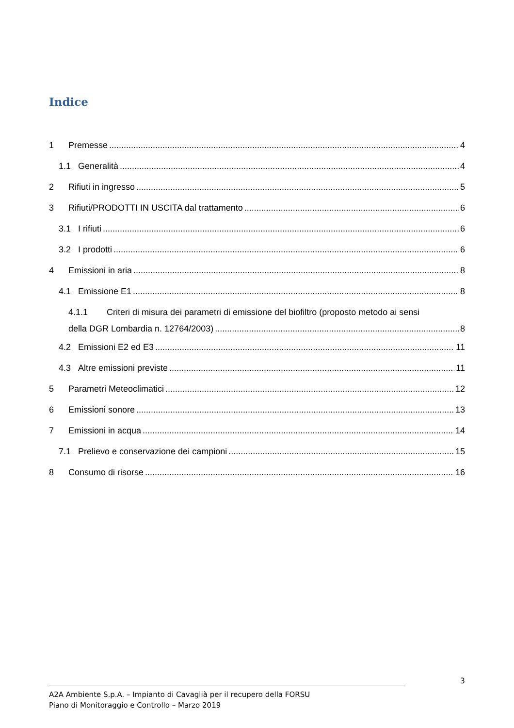Indice
1 Premesse 4
1.1 Generalità 4
2 Rifiuti in ingresso 5
3 Rifiuti/PRODOTTI IN USCITA dal trattamento 6
3.1 I rifiuti 6
3.2 I prodotti 6
4 Emissioni in aria 8
4.1 Emissione E1 8
4.1.1 Criteri di misura dei parametri di emissione del biofiltro (proposto metodo ai sensi
della DGR Lombardia n. 12764/2003) 8
4.2 Emissioni E2 ed E3 11
4.3 Altre emissioni previste 11
5 Parametri Meteoclimatici 12
6 Emissioni sonore 13
7 Emissioni in acqua 14
7.1 Prelievo e conservazione dei campioni 15
8 Consumo di risorse 16
3
A2A Ambiente S.p.A. – Impianto di Cavaglià per il recupero della FORSU
Piano di Monitoraggio e Controllo – Marzo 2019